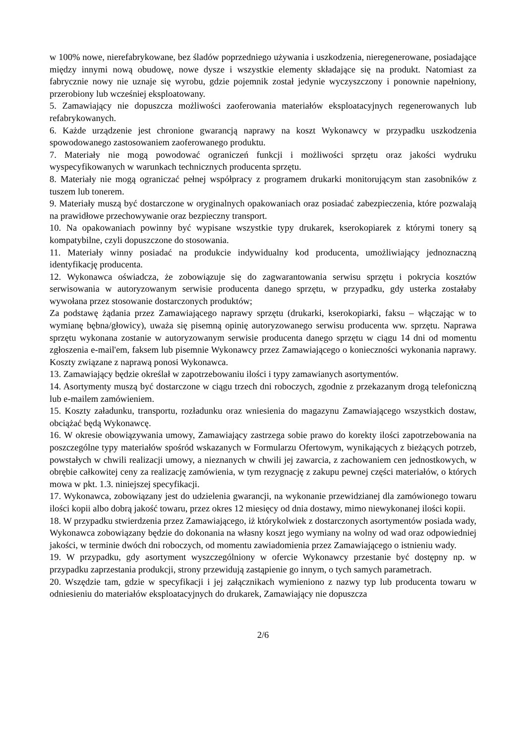w 100% nowe, nierefabrykowane, bez śladów poprzedniego używania i uszkodzenia, nieregenerowane, posiadające między innymi nową obudowę, nowe dysze i wszystkie elementy składające się na produkt. Natomiast za fabrycznie nowy nie uznaje się wyrobu, gdzie pojemnik został jedynie wyczyszczony i ponownie napełniony, przerobiony lub wcześniej eksploatowany.
5. Zamawiający nie dopuszcza możliwości zaoferowania materiałów eksploatacyjnych regenerowanych lub refabrykowanych.
6. Każde urządzenie jest chronione gwarancją naprawy na koszt Wykonawcy w przypadku uszkodzenia spowodowanego zastosowaniem zaoferowanego produktu.
7. Materiały nie mogą powodować ograniczeń funkcji i możliwości sprzętu oraz jakości wydruku wyspecyfikowanych w warunkach technicznych producenta sprzętu.
8. Materiały nie mogą ograniczać pełnej współpracy z programem drukarki monitorującym stan zasobników z tuszem lub tonerem.
9. Materiały muszą być dostarczone w oryginalnych opakowaniach oraz posiadać zabezpieczenia, które pozwalają na prawidłowe przechowywanie oraz bezpieczny transport.
10. Na opakowaniach powinny być wypisane wszystkie typy drukarek, kserokopiarek z którymi tonery są kompatybilne, czyli dopuszczone do stosowania.
11. Materiały winny posiadać na produkcie indywidualny kod producenta, umożliwiający jednoznaczną identyfikację producenta.
12. Wykonawca oświadcza, że zobowiązuje się do zagwarantowania serwisu sprzętu i pokrycia kosztów serwisowania w autoryzowanym serwisie producenta danego sprzętu, w przypadku, gdy usterka zostałaby wywołana przez stosowanie dostarczonych produktów;
Za podstawę żądania przez Zamawiającego naprawy sprzętu (drukarki, kserokopiarki, faksu – włączając w to wymianę bębna/głowicy), uważa się pisemną opinię autoryzowanego serwisu producenta ww. sprzętu. Naprawa sprzętu wykonana zostanie w autoryzowanym serwisie producenta danego sprzętu w ciągu 14 dni od momentu zgłoszenia e-mail'em, faksem lub pisemnie Wykonawcy przez Zamawiającego o konieczności wykonania naprawy. Koszty związane z naprawą ponosi Wykonawca.
13. Zamawiający będzie określał w zapotrzebowaniu ilości i typy zamawianych asortymentów.
14. Asortymenty muszą być dostarczone w ciągu trzech dni roboczych, zgodnie z przekazanym drogą telefoniczną lub e-mailem zamówieniem.
15. Koszty załadunku, transportu, rozładunku oraz wniesienia do magazynu Zamawiającego wszystkich dostaw, obciążać będą Wykonawcę.
16. W okresie obowiązywania umowy, Zamawiający zastrzega sobie prawo do korekty ilości zapotrzebowania na poszczególne typy materiałów spośród wskazanych w Formularzu Ofertowym, wynikających z bieżących potrzeb, powstałych w chwili realizacji umowy, a nieznanych w chwili jej zawarcia, z zachowaniem cen jednostkowych, w obrębie całkowitej ceny za realizację zamówienia, w tym rezygnację z zakupu pewnej części materiałów, o których mowa w pkt. 1.3. niniejszej specyfikacji.
17. Wykonawca, zobowiązany jest do udzielenia gwarancji, na wykonanie przewidzianej dla zamówionego towaru ilości kopii albo dobrą jakość towaru, przez okres 12 miesięcy od dnia dostawy, mimo niewykonanej ilości kopii.
18. W przypadku stwierdzenia przez Zamawiającego, iż którykolwiek z dostarczonych asortymentów posiada wady, Wykonawca zobowiązany będzie do dokonania na własny koszt jego wymiany na wolny od wad oraz odpowiedniej jakości, w terminie dwóch dni roboczych, od momentu zawiadomienia przez Zamawiającego o istnieniu wady.
19. W przypadku, gdy asortyment wyszczególniony w ofercie Wykonawcy przestanie być dostępny np. w przypadku zaprzestania produkcji, strony przewidują zastąpienie go innym, o tych samych parametrach.
20. Wszędzie tam, gdzie w specyfikacji i jej załącznikach wymieniono z nazwy typ lub producenta towaru w odniesieniu do materiałów eksploatacyjnych do drukarek, Zamawiający nie dopuszcza
2/6